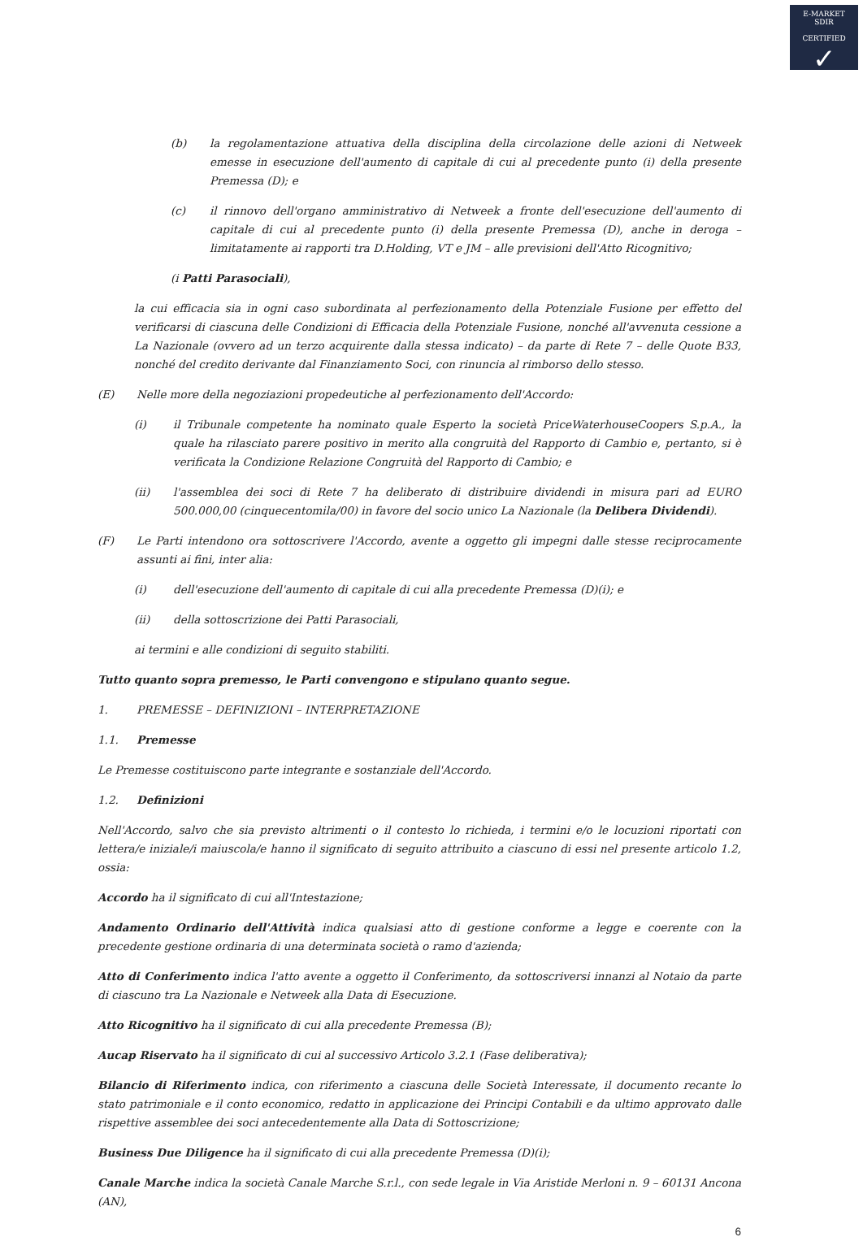E-MARKET
SDIR
CERTIFIED
✓
(b) la regolamentazione attuativa della disciplina della circolazione delle azioni di Netweek emesse in esecuzione dell'aumento di capitale di cui al precedente punto (i) della presente Premessa (D); e
(c) il rinnovo dell'organo amministrativo di Netweek a fronte dell'esecuzione dell'aumento di capitale di cui al precedente punto (i) della presente Premessa (D), anche in deroga – limitatamente ai rapporti tra D.Holding, VT e JM – alle previsioni dell'Atto Ricognitivo;
(i Patti Parasociali),
la cui efficacia sia in ogni caso subordinata al perfezionamento della Potenziale Fusione per effetto del verificarsi di ciascuna delle Condizioni di Efficacia della Potenziale Fusione, nonché all'avvenuta cessione a La Nazionale (ovvero ad un terzo acquirente dalla stessa indicato) – da parte di Rete 7 – delle Quote B33, nonché del credito derivante dal Finanziamento Soci, con rinuncia al rimborso dello stesso.
(E) Nelle more della negoziazioni propedeutiche al perfezionamento dell'Accordo:
(i) il Tribunale competente ha nominato quale Esperto la società PriceWaterhouseCoopers S.p.A., la quale ha rilasciato parere positivo in merito alla congruità del Rapporto di Cambio e, pertanto, si è verificata la Condizione Relazione Congruità del Rapporto di Cambio; e
(ii) l'assemblea dei soci di Rete 7 ha deliberato di distribuire dividendi in misura pari ad EURO 500.000,00 (cinquecentomila/00) in favore del socio unico La Nazionale (la Delibera Dividendi).
(F) Le Parti intendono ora sottoscrivere l'Accordo, avente a oggetto gli impegni dalle stesse reciprocamente assunti ai fini, inter alia:
(i) dell'esecuzione dell'aumento di capitale di cui alla precedente Premessa (D)(i); e
(ii) della sottoscrizione dei Patti Parasociali,
ai termini e alle condizioni di seguito stabiliti.
Tutto quanto sopra premesso, le Parti convengono e stipulano quanto segue.
1. PREMESSE – DEFINIZIONI – INTERPRETAZIONE
1.1. Premesse
Le Premesse costituiscono parte integrante e sostanziale dell'Accordo.
1.2. Definizioni
Nell'Accordo, salvo che sia previsto altrimenti o il contesto lo richieda, i termini e/o le locuzioni riportati con lettera/e iniziale/i maiuscola/e hanno il significato di seguito attribuito a ciascuno di essi nel presente articolo 1.2, ossia:
Accordo ha il significato di cui all'Intestazione;
Andamento Ordinario dell'Attività indica qualsiasi atto di gestione conforme a legge e coerente con la precedente gestione ordinaria di una determinata società o ramo d'azienda;
Atto di Conferimento indica l'atto avente a oggetto il Conferimento, da sottoscriversi innanzi al Notaio da parte di ciascuno tra La Nazionale e Netweek alla Data di Esecuzione.
Atto Ricognitivo ha il significato di cui alla precedente Premessa (B);
Aucap Riservato ha il significato di cui al successivo Articolo 3.2.1 (Fase deliberativa);
Bilancio di Riferimento indica, con riferimento a ciascuna delle Società Interessate, il documento recante lo stato patrimoniale e il conto economico, redatto in applicazione dei Principi Contabili e da ultimo approvato dalle rispettive assemblee dei soci antecedentemente alla Data di Sottoscrizione;
Business Due Diligence ha il significato di cui alla precedente Premessa (D)(i);
Canale Marche indica la società Canale Marche S.r.l., con sede legale in Via Aristide Merloni n. 9 – 60131 Ancona (AN),
6